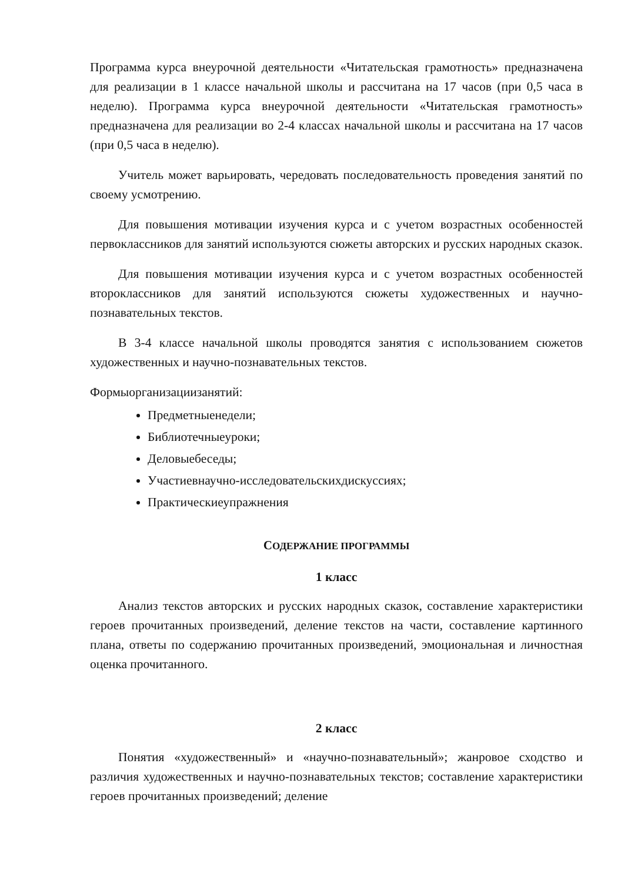Программа курса внеурочной деятельности «Читательская грамотность» предназначена для реализации в 1 классе начальной школы и рассчитана на 17 часов (при 0,5 часа в неделю). Программа курса внеурочной деятельности «Читательская грамотность» предназначена для реализации во 2-4 классах начальной школы и рассчитана на 17 часов (при 0,5 часа в неделю).
Учитель может варьировать, чередовать последовательность проведения занятий по своему усмотрению.
Для повышения мотивации изучения курса и с учетом возрастных особенностей первоклассников для занятий используются сюжеты авторских и русских народных сказок.
Для повышения мотивации изучения курса и с учетом возрастных особенностей второклассников для занятий используются сюжеты художественных и научно-познавательных текстов.
В 3-4 классе начальной школы проводятся занятия с использованием сюжетов художественных и научно-познавательных текстов.
Формыорганизациизанятий:
Предметныенедели;
Библиотечныеуроки;
Деловыебеседы;
Участиевнаучно-исследовательскихдискуссиях;
Практическиеупражнения
СОДЕРЖАНИЕ ПРОГРАММЫ
1 класс
Анализ текстов авторских и русских народных сказок, составление характеристики героев прочитанных произведений, деление текстов на части, составление картинного плана, ответы по содержанию прочитанных произведений, эмоциональная и личностная оценка прочитанного.
2 класс
Понятия «художественный» и «научно-познавательный»; жанровое сходство и различия художественных и научно-познавательных текстов; составление характеристики героев прочитанных произведений; деление